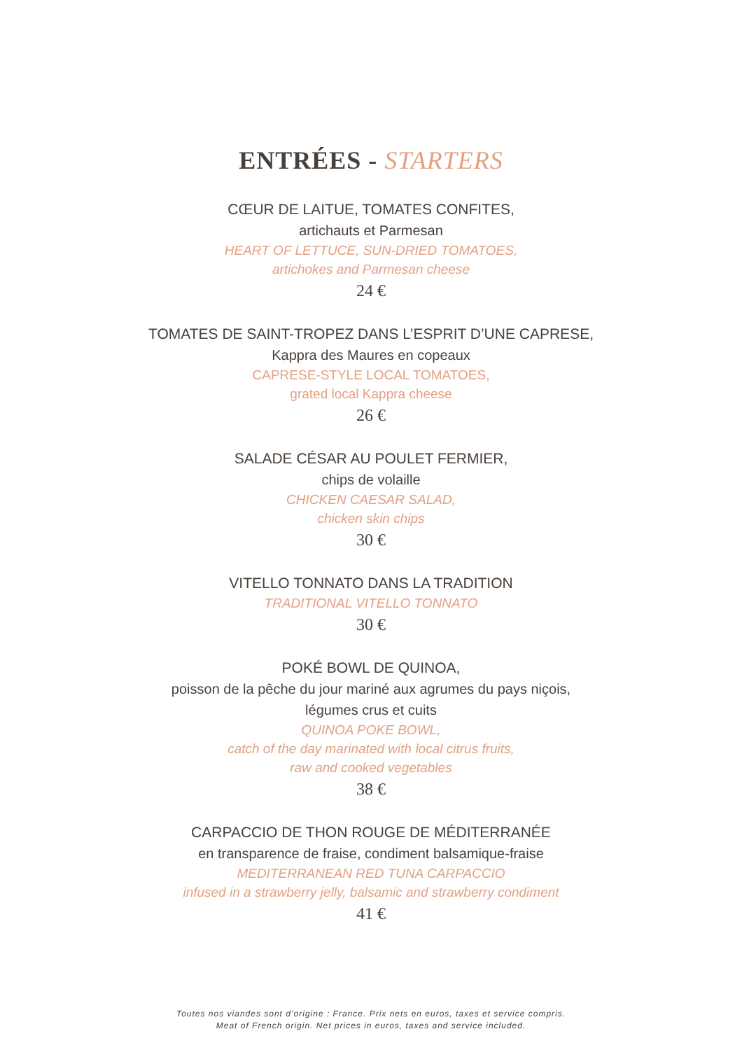ENTRÉES - STARTERS
CŒUR DE LAITUE, TOMATES CONFITES,
artichauts et Parmesan
HEART OF LETTUCE, SUN-DRIED TOMATOES,
artichokes and Parmesan cheese
24 €
TOMATES DE SAINT-TROPEZ DANS L’ESPRIT D’UNE CAPRESE,
Kappra des Maures en copeaux
CAPRESE-STYLE LOCAL TOMATOES,
grated local Kappra cheese
26 €
SALADE CÉSAR AU POULET FERMIER,
chips de volaille
CHICKEN CAESAR SALAD,
chicken skin chips
30 €
VITELLO TONNATO DANS LA TRADITION
TRADITIONAL VITELLO TONNATO
30 €
POKÉ BOWL DE QUINOA,
poisson de la pêche du jour mariné aux agrumes du pays niçois,
légumes crus et cuits
QUINOA POKE BOWL,
catch of the day marinated with local citrus fruits,
raw and cooked vegetables
38 €
CARPACCIO DE THON ROUGE DE MÉDITERRANÉE
en transparence de fraise, condiment balsamique-fraise
MEDITERRANEAN RED TUNA CARPACCIO
infused in a strawberry jelly, balsamic and strawberry condiment
41 €
Toutes nos viandes sont d’origine : France. Prix nets en euros, taxes et service compris.
Meat of French origin. Net prices in euros, taxes and service included.